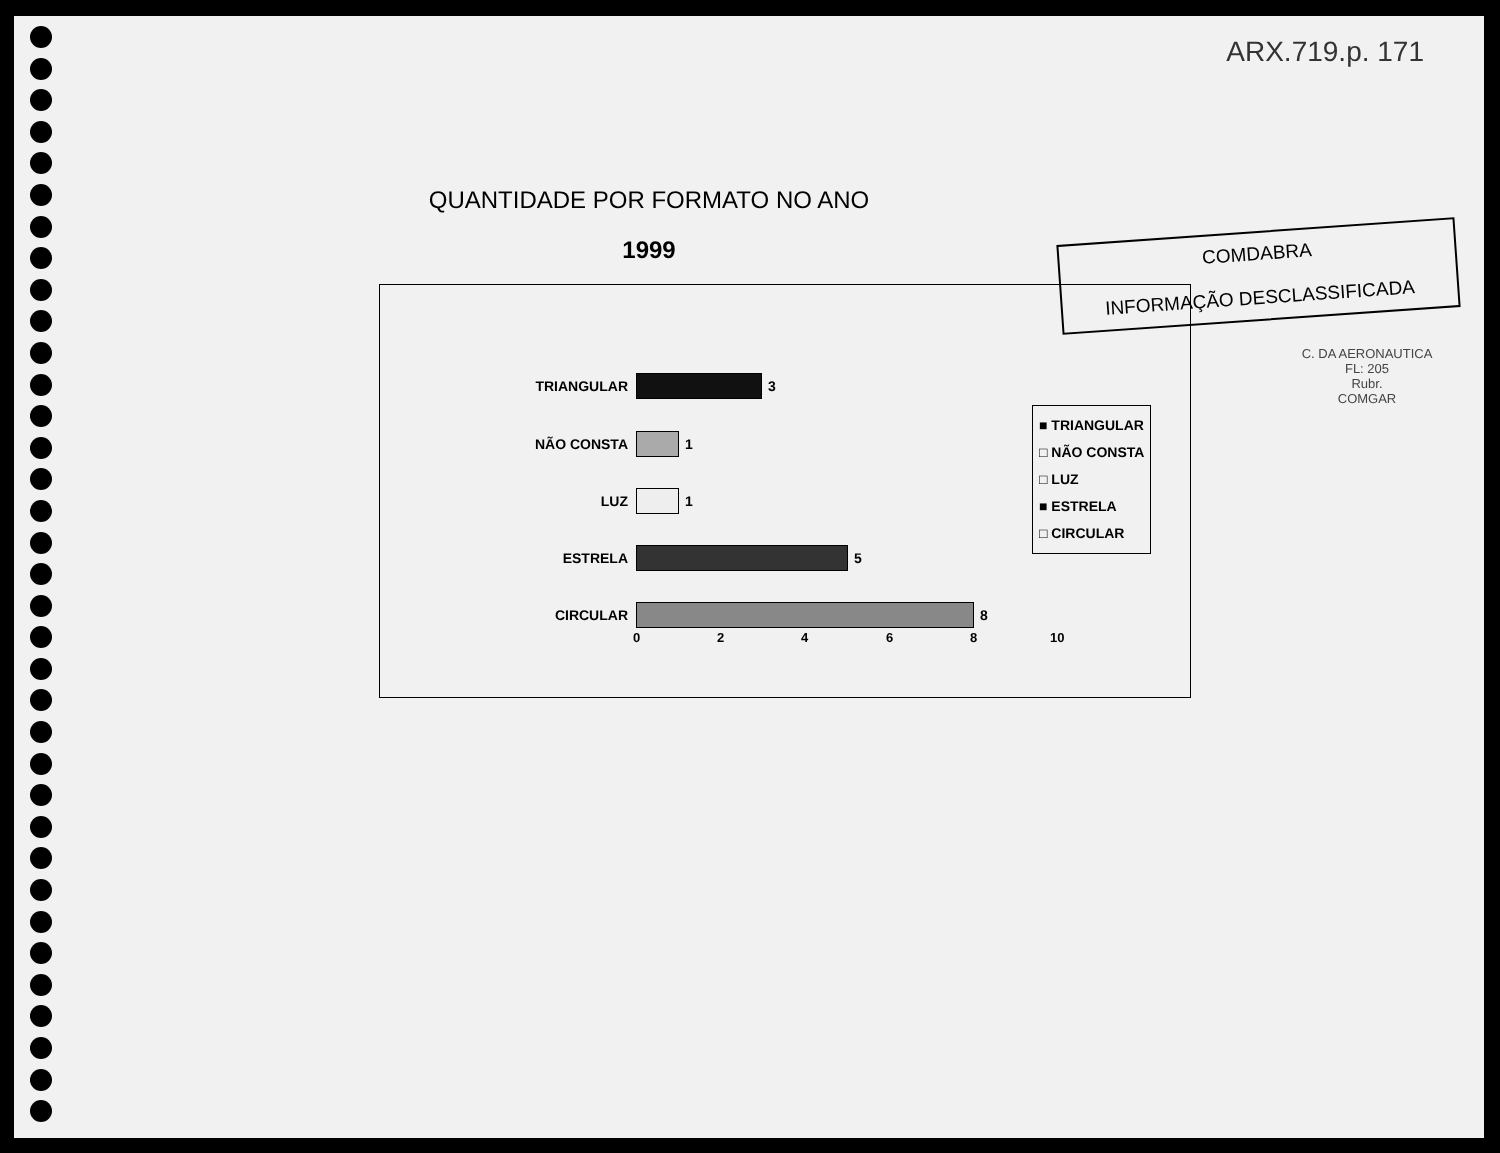ARX.719.p. 171
QUANTIDADE POR FORMATO NO ANO
1999
COMDABRA
INFORMAÇÃO DESCLASSIFICADA
TRIANGULAR 3
NÃO CONSTA 1
LUZ 1
ESTRELA 5
CIRCULAR 8
0 2 4 6 8 10
■ TRIANGULAR
□ NÃO CONSTA
□ LUZ
■ ESTRELA
□ CIRCULAR
C. DA AERONAUTICA
FL: 205
Rubr.
COMGAR